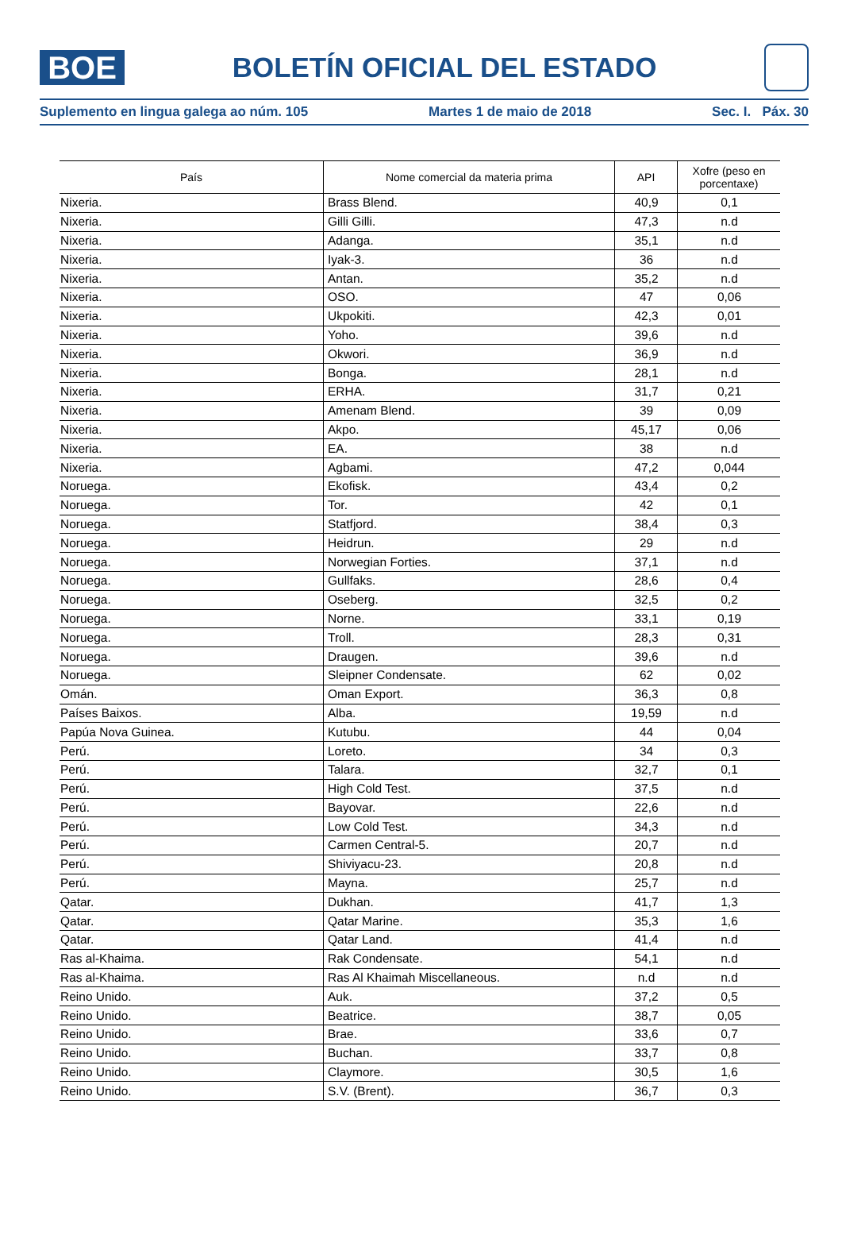BOE
BOLETÍN OFICIAL DEL ESTADO
Suplemento en lingua galega ao núm. 105 Martes 1 de maio de 2018 Sec. I. Páx. 30
| País | Nome comercial da materia prima | API | Xofre (peso en porcentaxe) |
| --- | --- | --- | --- |
| Nixeria. | Brass Blend. | 40,9 | 0,1 |
| Nixeria. | Gilli Gilli. | 47,3 | n.d |
| Nixeria. | Adanga. | 35,1 | n.d |
| Nixeria. | Iyak-3. | 36 | n.d |
| Nixeria. | Antan. | 35,2 | n.d |
| Nixeria. | OSO. | 47 | 0,06 |
| Nixeria. | Ukpokiti. | 42,3 | 0,01 |
| Nixeria. | Yoho. | 39,6 | n.d |
| Nixeria. | Okwori. | 36,9 | n.d |
| Nixeria. | Bonga. | 28,1 | n.d |
| Nixeria. | ERHA. | 31,7 | 0,21 |
| Nixeria. | Amenam Blend. | 39 | 0,09 |
| Nixeria. | Akpo. | 45,17 | 0,06 |
| Nixeria. | EA. | 38 | n.d |
| Nixeria. | Agbami. | 47,2 | 0,044 |
| Noruega. | Ekofisk. | 43,4 | 0,2 |
| Noruega. | Tor. | 42 | 0,1 |
| Noruega. | Statfjord. | 38,4 | 0,3 |
| Noruega. | Heidrun. | 29 | n.d |
| Noruega. | Norwegian Forties. | 37,1 | n.d |
| Noruega. | Gullfaks. | 28,6 | 0,4 |
| Noruega. | Oseberg. | 32,5 | 0,2 |
| Noruega. | Norne. | 33,1 | 0,19 |
| Noruega. | Troll. | 28,3 | 0,31 |
| Noruega. | Draugen. | 39,6 | n.d |
| Noruega. | Sleipner Condensate. | 62 | 0,02 |
| Omán. | Oman Export. | 36,3 | 0,8 |
| Países Baixos. | Alba. | 19,59 | n.d |
| Papúa Nova Guinea. | Kutubu. | 44 | 0,04 |
| Perú. | Loreto. | 34 | 0,3 |
| Perú. | Talara. | 32,7 | 0,1 |
| Perú. | High Cold Test. | 37,5 | n.d |
| Perú. | Bayovar. | 22,6 | n.d |
| Perú. | Low Cold Test. | 34,3 | n.d |
| Perú. | Carmen Central-5. | 20,7 | n.d |
| Perú. | Shiviyacu-23. | 20,8 | n.d |
| Perú. | Mayna. | 25,7 | n.d |
| Qatar. | Dukhan. | 41,7 | 1,3 |
| Qatar. | Qatar Marine. | 35,3 | 1,6 |
| Qatar. | Qatar Land. | 41,4 | n.d |
| Ras al-Khaima. | Rak Condensate. | 54,1 | n.d |
| Ras al-Khaima. | Ras Al Khaimah Miscellaneous. | n.d | n.d |
| Reino Unido. | Auk. | 37,2 | 0,5 |
| Reino Unido. | Beatrice. | 38,7 | 0,05 |
| Reino Unido. | Brae. | 33,6 | 0,7 |
| Reino Unido. | Buchan. | 33,7 | 0,8 |
| Reino Unido. | Claymore. | 30,5 | 1,6 |
| Reino Unido. | S.V. (Brent). | 36,7 | 0,3 |